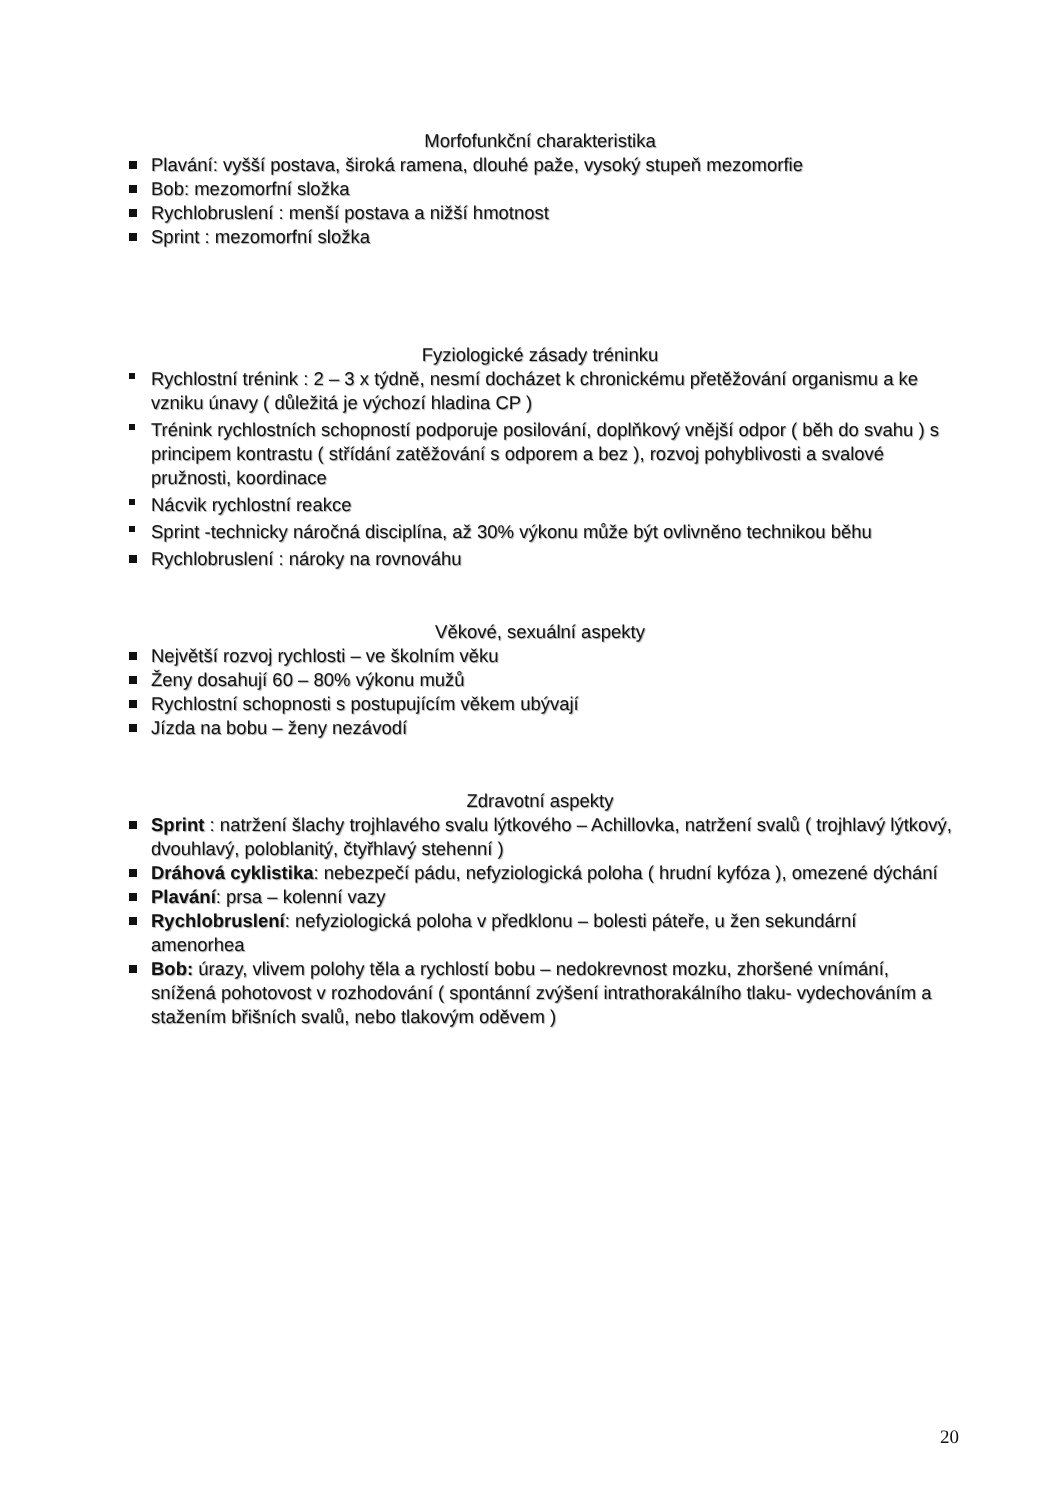Morfofunkční charakteristika
Plavání: vyšší postava, široká ramena, dlouhé paže, vysoký stupeň mezomorfie
Bob: mezomorfní složka
Rychlobruslení : menší postava a nižší hmotnost
Sprint : mezomorfní složka
Fyziologické zásady tréninku
Rychlostní trénink : 2 – 3 x týdně, nesmí docházet k chronickému přetěžování organismu a ke vzniku únavy ( důležitá je výchozí hladina CP )
Trénink rychlostních schopností podporuje posilování, doplňkový vnější odpor ( běh do svahu ) s principem kontrastu ( střídání zatěžování s odporem a bez ), rozvoj pohyblivosti a svalové pružnosti, koordinace
Nácvik rychlostní reakce
Sprint -technicky náročná disciplína, až 30% výkonu může být ovlivněno technikou běhu
Rychlobruslení : nároky na rovnováhu
Věkové, sexuální aspekty
Největší rozvoj rychlosti – ve školním věku
Ženy dosahují 60 – 80% výkonu mužů
Rychlostní schopnosti s postupujícím věkem ubývají
Jízda na bobu – ženy nezávodí
Zdravotní aspekty
Sprint : natržení šlachy trojhlavého svalu lýtkového – Achillovka, natržení svalů ( trojhlavý lýtkový, dvouhlavý, poloblanitý, čtyřhlavý stehenní )
Dráhová cyklistika: nebezpečí pádu, nefyziologická poloha ( hrudní kyfóza ), omezené dýchání
Plavání: prsa – kolenní vazy
Rychlobruslení: nefyziologická poloha v předklonu – bolesti páteře, u žen sekundární amenorhea
Bob: úrazy, vlivem polohy těla a rychlostí bobu – nedokrevnost mozku, zhoršené vnímání, snížená pohotovost v rozhodování ( spontánní zvýšení intrathorakálního tlaku- vydechováním a stažením břišních svalů, nebo tlakovým oděvem )
20